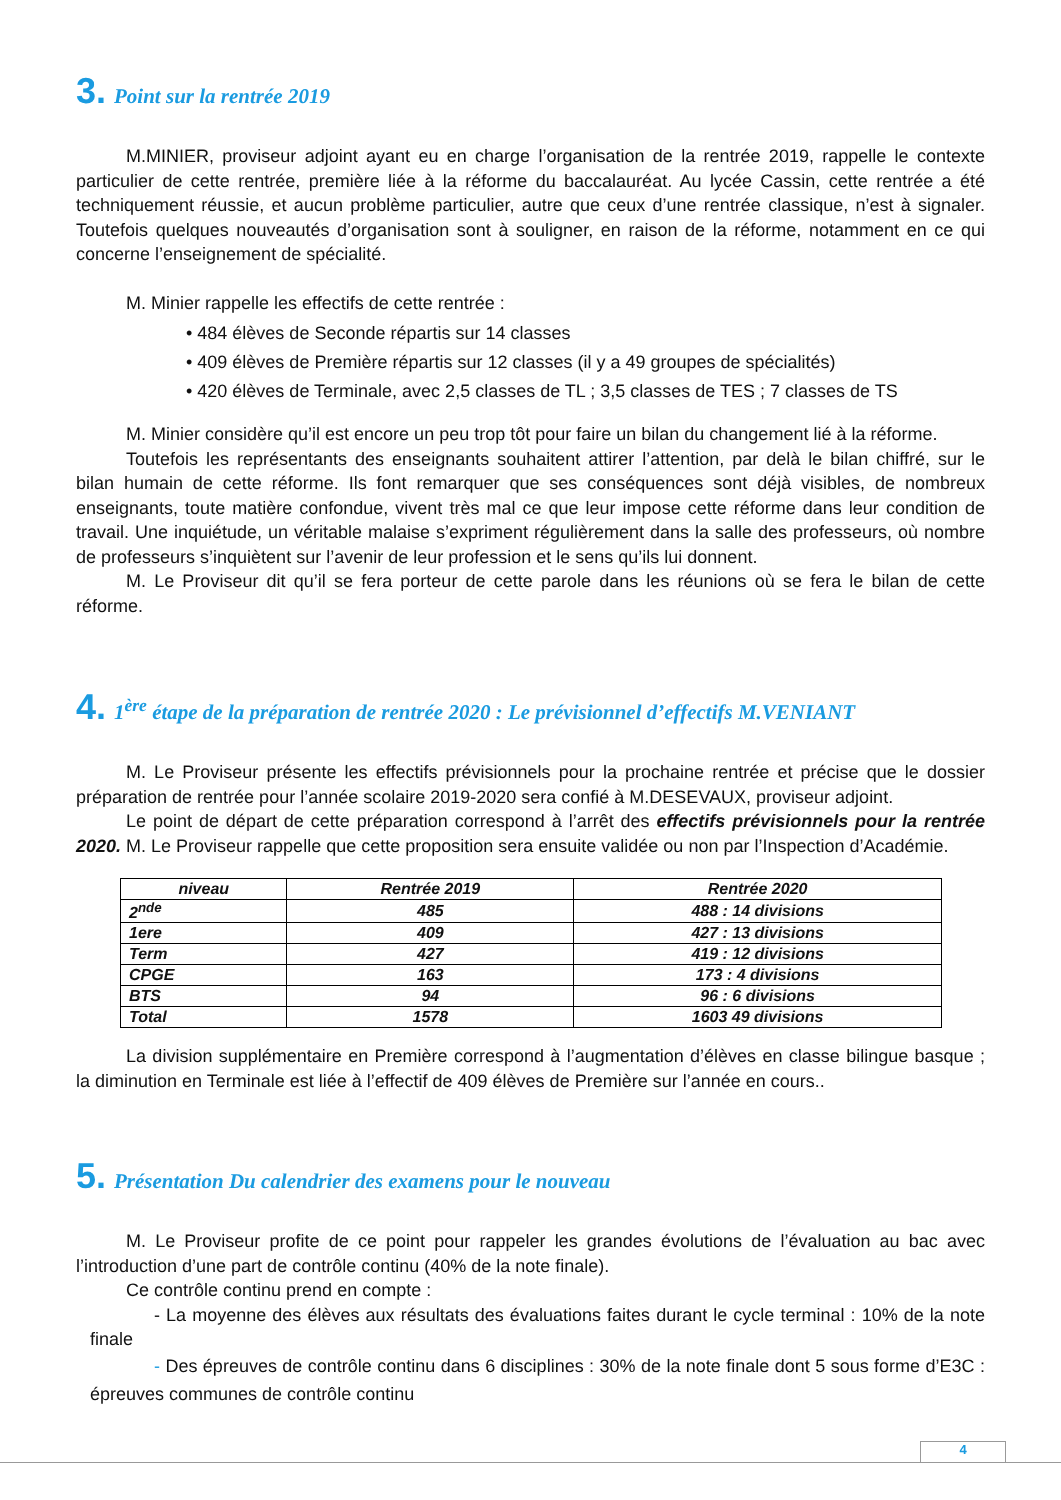3. Point sur la rentrée 2019
M.MINIER, proviseur adjoint ayant eu en charge l’organisation de la rentrée 2019, rappelle le contexte particulier de cette rentrée, première liée à la réforme du baccalauréat. Au lycée Cassin, cette rentrée a été techniquement réussie, et aucun problème particulier, autre que ceux d’une rentrée classique, n’est à signaler. Toutefois quelques nouveautés d’organisation sont à souligner, en raison de la réforme, notamment en ce qui concerne l’enseignement de spécialité.
M. Minier rappelle les effectifs de cette rentrée :
• 484 élèves de Seconde répartis sur 14 classes
• 409 élèves de Première répartis sur 12 classes (il y a 49 groupes de spécialités)
• 420 élèves de Terminale, avec 2,5 classes de TL ; 3,5 classes de TES ; 7 classes de TS
M. Minier considère qu’il est encore un peu trop tôt pour faire un bilan du changement lié à la réforme.
Toutefois les représentants des enseignants souhaitent attirer l’attention, par delà le bilan chiffré, sur le bilan humain de cette réforme. Ils font remarquer que ses conséquences sont déjà visibles, de nombreux enseignants, toute matière confondue, vivent très mal ce que leur impose cette réforme dans leur condition de travail. Une inquiétude, un véritable malaise s’expriment régulièrement dans la salle des professeurs, où nombre de professeurs s’inquiètent sur l’avenir de leur profession et le sens qu’ils lui donnent.
M. Le Proviseur dit qu’il se fera porteur de cette parole dans les réunions où se fera le bilan de cette réforme.
4. 1<sup>ère</sup> étape de la préparation de rentrée 2020 : Le prévisionnel d’effectifs M.VENIANT
M. Le Proviseur présente les effectifs prévisionnels pour la prochaine rentrée et précise que le dossier préparation de rentrée pour l’année scolaire 2019-2020 sera confié à M.DESEVAUX, proviseur adjoint.
Le point de départ de cette préparation correspond à l’arrêt des effectifs prévisionnels pour la rentrée 2020. M. Le Proviseur rappelle que cette proposition sera ensuite validée ou non par l’Inspection d’Académie.
| niveau | Rentrée 2019 | Rentrée 2020 |
| --- | --- | --- |
| 2<sup>nde</sup> | 485 | 488 : 14 divisions |
| 1ere | 409 | 427 : 13 divisions |
| Term | 427 | 419 : 12 divisions |
| CPGE | 163 | 173 : 4 divisions |
| BTS | 94 | 96 : 6 divisions |
| Total | 1578 | 1603 49 divisions |
La division supplémentaire en Première correspond à l’augmentation d’élèves en classe bilingue basque ; la diminution en Terminale est liée à l’effectif de 409 élèves de Première sur l’année en cours..
5. Présentation Du calendrier des examens pour le nouveau
M. Le Proviseur profite de ce point pour rappeler les grandes évolutions de l’évaluation au bac avec l’introduction d’une part de contrôle continu (40% de la note finale).
Ce contrôle continu prend en compte :
- La moyenne des élèves aux résultats des évaluations faites durant le cycle terminal : 10% de la note finale
- Des épreuves de contrôle continu dans 6 disciplines : 30% de la note finale dont 5 sous forme d’E3C : épreuves communes de contrôle continu
4